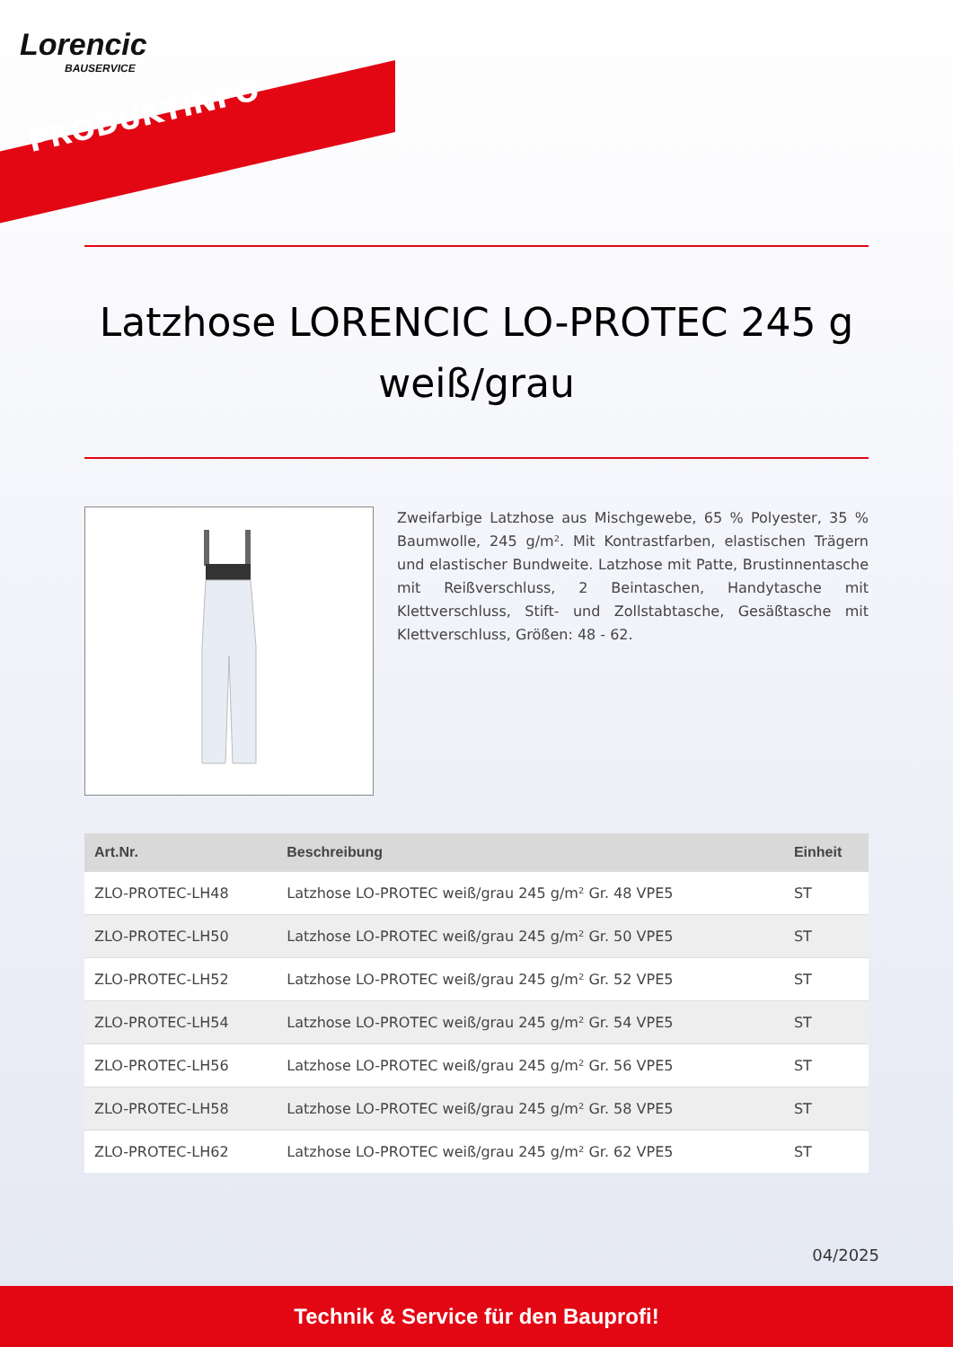Lorencic
BAUSERVICE
PRODUKTINFO
Latzhose LORENCIC LO-PROTEC 245 g weiß/grau
Zweifarbige Latzhose aus Mischgewebe, 65 % Polyester, 35 % Baumwolle, 245 g/m². Mit Kontrastfarben, elastischen Trägern und elastischer Bundweite. Latzhose mit Patte, Brustinnentasche mit Reißverschluss, 2 Beintaschen, Handytasche mit Klettverschluss, Stift- und Zollstabtasche, Gesäßtasche mit Klettverschluss, Größen: 48 - 62.
| Art.Nr. | Beschreibung | Einheit |
| --- | --- | --- |
| ZLO-PROTEC-LH48 | Latzhose LO-PROTEC weiß/grau 245 g/m² Gr. 48 VPE5 | ST |
| ZLO-PROTEC-LH50 | Latzhose LO-PROTEC weiß/grau 245 g/m² Gr. 50 VPE5 | ST |
| ZLO-PROTEC-LH52 | Latzhose LO-PROTEC weiß/grau 245 g/m² Gr. 52 VPE5 | ST |
| ZLO-PROTEC-LH54 | Latzhose LO-PROTEC weiß/grau 245 g/m² Gr. 54 VPE5 | ST |
| ZLO-PROTEC-LH56 | Latzhose LO-PROTEC weiß/grau 245 g/m² Gr. 56 VPE5 | ST |
| ZLO-PROTEC-LH58 | Latzhose LO-PROTEC weiß/grau 245 g/m² Gr. 58 VPE5 | ST |
| ZLO-PROTEC-LH62 | Latzhose LO-PROTEC weiß/grau 245 g/m² Gr. 62 VPE5 | ST |
04/2025
Technik & Service für den Bauprofi!